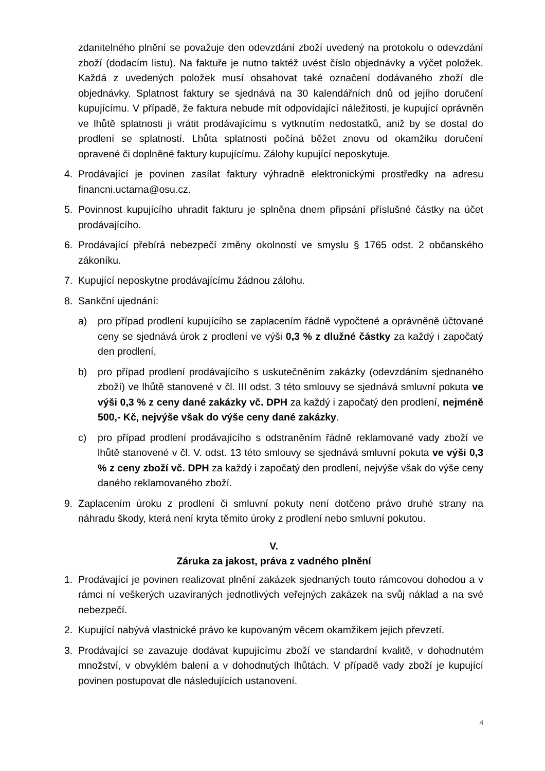zdanitelného plnění se považuje den odevzdání zboží uvedený na protokolu o odevzdání zboží (dodacím listu). Na faktuře je nutno taktéž uvést číslo objednávky a výčet položek. Každá z uvedených položek musí obsahovat také označení dodávaného zboží dle objednávky. Splatnost faktury se sjednává na 30 kalendářních dnů od jejího doručení kupujícímu. V případě, že faktura nebude mít odpovídající náležitosti, je kupující oprávněn ve lhůtě splatnosti ji vrátit prodávajícímu s vytknutím nedostatků, aniž by se dostal do prodlení se splatností. Lhůta splatnosti počíná běžet znovu od okamžiku doručení opravené či doplněné faktury kupujícímu. Zálohy kupující neposkytuje.
4. Prodávající je povinen zasílat faktury výhradně elektronickými prostředky na adresu financni.uctarna@osu.cz.
5. Povinnost kupujícího uhradit fakturu je splněna dnem připsání příslušné částky na účet prodávajícího.
6. Prodávající přebírá nebezpečí změny okolností ve smyslu § 1765 odst. 2 občanského zákoníku.
7. Kupující neposkytne prodávajícímu žádnou zálohu.
8. Sankční ujednání:
a) pro případ prodlení kupujícího se zaplacením řádně vypočtené a oprávněně účtované ceny se sjednává úrok z prodlení ve výši 0,3 % z dlužné částky za každý i započatý den prodlení,
b) pro případ prodlení prodávajícího s uskutečněním zakázky (odevzdáním sjednaného zboží) ve lhůtě stanovené v čl. III odst. 3 této smlouvy se sjednává smluvní pokuta ve výši 0,3 % z ceny dané zakázky vč. DPH za každý i započatý den prodlení, nejméně 500,- Kč, nejvýše však do výše ceny dané zakázky.
c) pro případ prodlení prodávajícího s odstraněním řádně reklamované vady zboží ve lhůtě stanovené v čl. V. odst. 13 této smlouvy se sjednává smluvní pokuta ve výši 0,3 % z ceny zboží vč. DPH za každý i započatý den prodlení, nejvýše však do výše ceny daného reklamovaného zboží.
9. Zaplacením úroku z prodlení či smluvní pokuty není dotčeno právo druhé strany na náhradu škody, která není kryta těmito úroky z prodlení nebo smluvní pokutou.
V.
Záruka za jakost, práva z vadného plnění
1. Prodávající je povinen realizovat plnění zakázek sjednaných touto rámcovou dohodou a v rámci ní veškerých uzavíraných jednotlivých veřejných zakázek na svůj náklad a na své nebezpečí.
2. Kupující nabývá vlastnické právo ke kupovaným věcem okamžikem jejich převzetí.
3. Prodávající se zavazuje dodávat kupujícímu zboží ve standardní kvalitě, v dohodnutém množství, v obvyklém balení a v dohodnutých lhůtách. V případě vady zboží je kupující povinen postupovat dle následujících ustanovení.
4